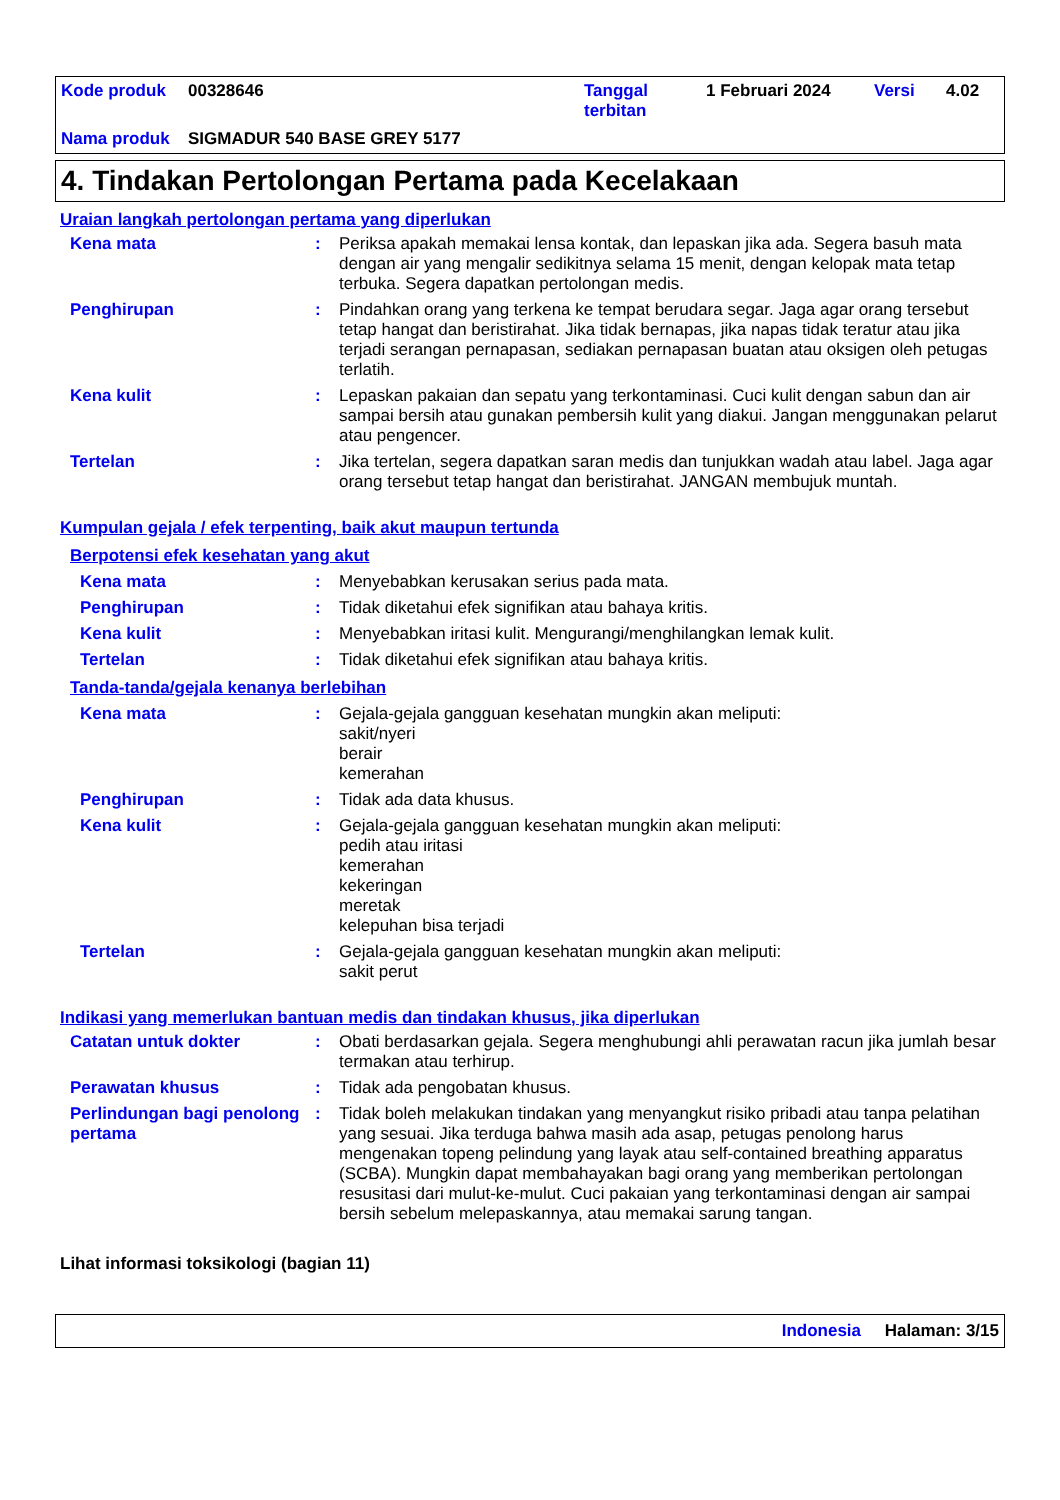Kode produk 00328646 Tanggal
terbitan 1 Februari 2024 Versi 4.02
Nama produk SIGMADUR 540 BASE GREY 5177
4. Tindakan Pertolongan Pertama pada Kecelakaan
Uraian langkah pertolongan pertama yang diperlukan
Kena mata: Periksa apakah memakai lensa kontak, dan lepaskan jika ada. Segera basuh mata dengan air yang mengalir sedikitnya selama 15 menit, dengan kelopak mata tetap terbuka. Segera dapatkan pertolongan medis.
Penghirupan: Pindahkan orang yang terkena ke tempat berudara segar. Jaga agar orang tersebut tetap hangat dan beristirahat. Jika tidak bernapas, jika napas tidak teratur atau jika terjadi serangan pernapasan, sediakan pernapasan buatan atau oksigen oleh petugas terlatih.
Kena kulit: Lepaskan pakaian dan sepatu yang terkontaminasi. Cuci kulit dengan sabun dan air sampai bersih atau gunakan pembersih kulit yang diakui. Jangan menggunakan pelarut atau pengencer.
Tertelan: Jika tertelan, segera dapatkan saran medis dan tunjukkan wadah atau label. Jaga agar orang tersebut tetap hangat dan beristirahat. JANGAN membujuk muntah.
Kumpulan gejala / efek terpenting, baik akut maupun tertunda
Berpotensi efek kesehatan yang akut
Kena mata: Menyebabkan kerusakan serius pada mata.
Penghirupan: Tidak diketahui efek signifikan atau bahaya kritis.
Kena kulit: Menyebabkan iritasi kulit. Mengurangi/menghilangkan lemak kulit.
Tertelan: Tidak diketahui efek signifikan atau bahaya kritis.
Tanda-tanda/gejala kenanya berlebihan
Kena mata: Gejala-gejala gangguan kesehatan mungkin akan meliputi:
sakit/nyeri
berair
kemerahan
Penghirupan: Tidak ada data khusus.
Kena kulit: Gejala-gejala gangguan kesehatan mungkin akan meliputi:
pedih atau iritasi
kemerahan
kekeringan
meretak
kelepuhan bisa terjadi
Tertelan: Gejala-gejala gangguan kesehatan mungkin akan meliputi:
sakit perut
Indikasi yang memerlukan bantuan medis dan tindakan khusus, jika diperlukan
Catatan untuk dokter: Obati berdasarkan gejala. Segera menghubungi ahli perawatan racun jika jumlah besar termakan atau terhirup.
Perawatan khusus: Tidak ada pengobatan khusus.
Perlindungan bagi penolong pertama: Tidak boleh melakukan tindakan yang menyangkut risiko pribadi atau tanpa pelatihan yang sesuai. Jika terduga bahwa masih ada asap, petugas penolong harus mengenakan topeng pelindung yang layak atau self-contained breathing apparatus (SCBA). Mungkin dapat membahayakan bagi orang yang memberikan pertolongan resusitasi dari mulut-ke-mulut. Cuci pakaian yang terkontaminasi dengan air sampai bersih sebelum melepaskannya, atau memakai sarung tangan.
Lihat informasi toksikologi (bagian 11)
Indonesia Halaman: 3/15